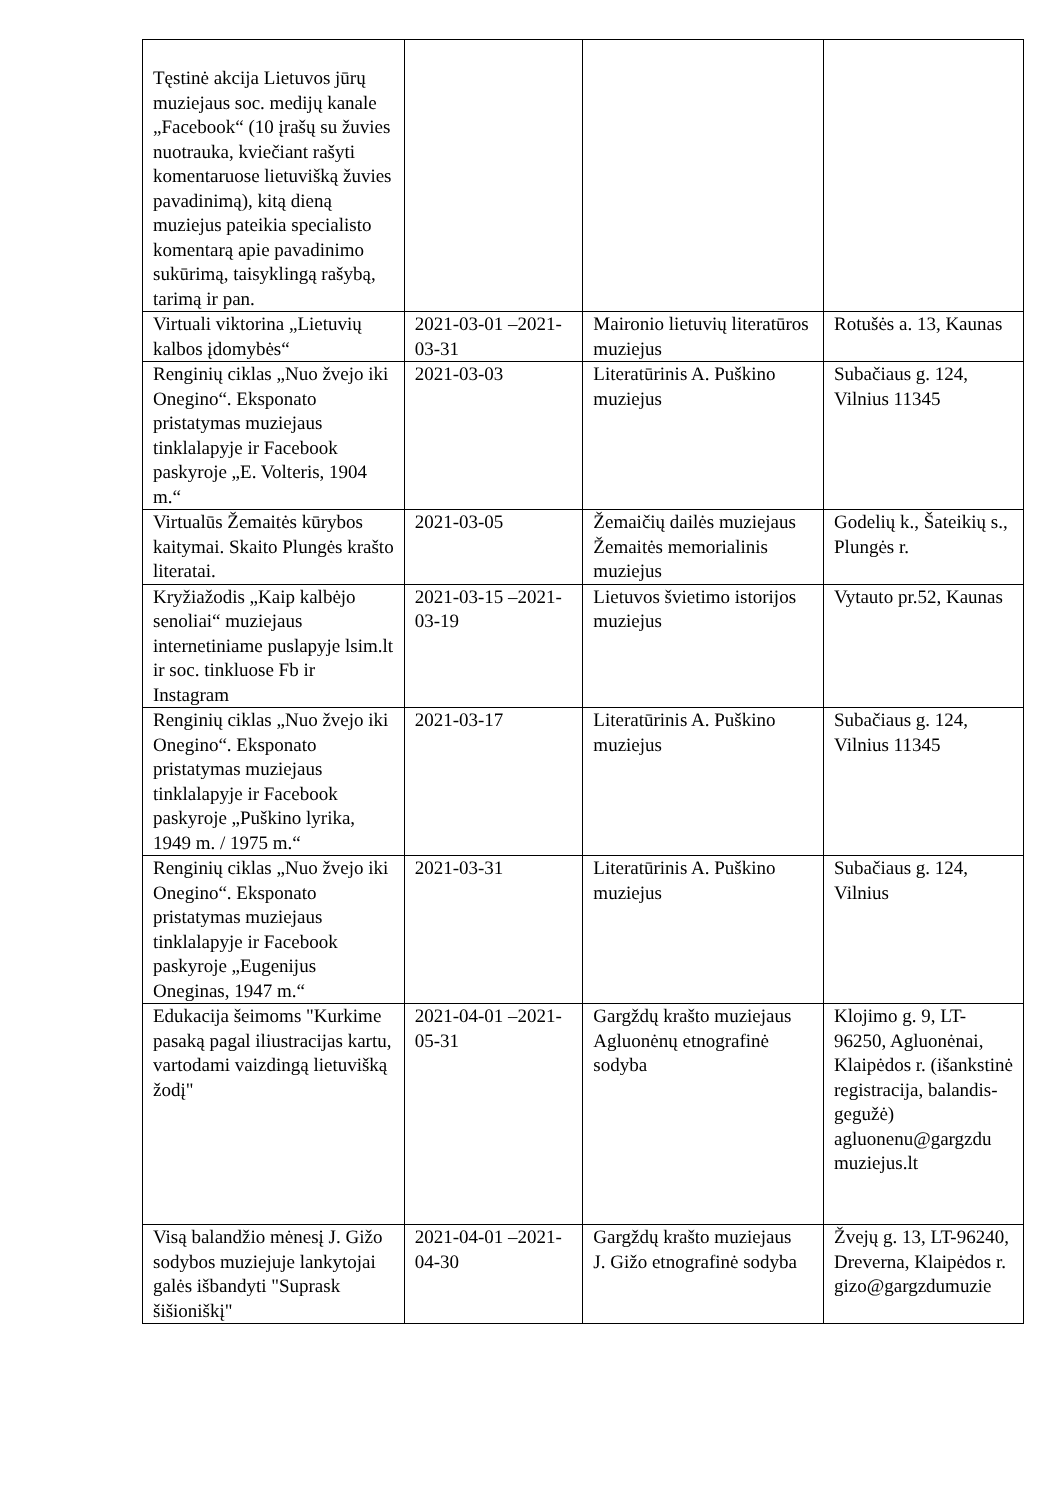| Tęstinė akcija Lietuvos jūrų muziejaus soc. medijų kanale „Facebook“ (10 įrašų su žuvies nuotrauka, kviečiant rašyti komentaruose lietuvišką žuvies pavadinimą), kitą dieną muziejus pateikia specialisto komentarą apie pavadinimo sukūrimą, taisyklingą rašybą, tarimą ir pan. | | | |
| Virtuali viktorina „Lietuvių kalbos įdomybės“ | 2021-03-01 –2021-03-31 | Maironio lietuvių literatūros muziejus | Rotušės a. 13, Kaunas |
| Renginių ciklas „Nuo žvejo iki Onegino“. Eksponato pristatymas muziejaus tinklalapyje ir Facebook paskyroje „E. Volteris, 1904 m.“ | 2021-03-03 | Literatūrinis A. Puškino muziejus | Subačiaus g. 124, Vilnius 11345 |
| Virtualūs Žemaitės kūrybos kaitymai. Skaito Plungės krašto literatai. | 2021-03-05 | Žemaičių dailės muziejaus Žemaitės memorialinis muziejus | Godelių k., Šateikių s., Plungės r. |
| Kryžiažodis „Kaip kalbėjo senoliai“ muziejaus internetiniame puslapyje lsim.lt ir soc. tinkluose Fb ir Instagram | 2021-03-15 –2021-03-19 | Lietuvos švietimo istorijos muziejus | Vytauto pr.52, Kaunas |
| Renginių ciklas „Nuo žvejo iki Onegino“. Eksponato pristatymas muziejaus tinklalapyje ir Facebook paskyroje „Puškino lyrika, 1949 m. / 1975 m.“ | 2021-03-17 | Literatūrinis A. Puškino muziejus | Subačiaus g. 124, Vilnius 11345 |
| Renginių ciklas „Nuo žvejo iki Onegino“. Eksponato pristatymas muziejaus tinklalapyje ir Facebook paskyroje „Eugenijus Oneginas, 1947 m.“ | 2021-03-31 | Literatūrinis A. Puškino muziejus | Subačiaus g. 124, Vilnius |
| Edukacija šeimoms "Kurkime pasaką pagal iliustracijas kartu, vartodami vaizdingą lietuvišką žodį" | 2021-04-01 –2021-05-31 | Gargždų krašto muziejaus Agluonėnų etnografinė sodyba | Klojimo g. 9, LT-96250, Agluonėnai, Klaipėdos r. (išankstinė registracija, balandis-gegužė) agluonenu@gargzdu muziejus.lt |
| Visą balandžio mėnesį J. Gižo sodybos muziejuje lankytojai galės išbandyti "Suprask šišioniškį" | 2021-04-01 –2021-04-30 | Gargždų krašto muziejaus J. Gižo etnografinė sodyba | Žvejų g. 13, LT-96240, Dreverna, Klaipėdos r. gizo@gargzdumuzie |